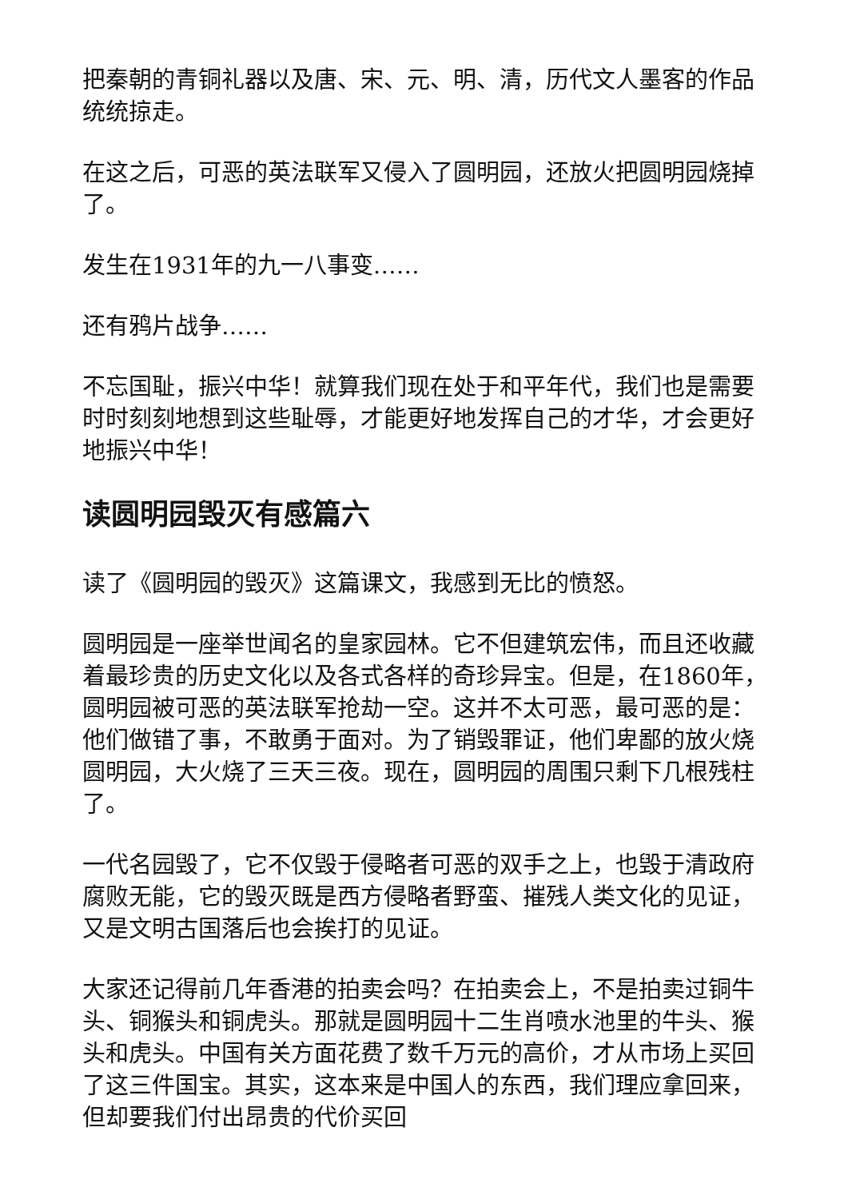把秦朝的青铜礼器以及唐、宋、元、明、清，历代文人墨客的作品统统掠走。
在这之后，可恶的英法联军又侵入了圆明园，还放火把圆明园烧掉了。
发生在1931年的九一八事变……
还有鸦片战争……
不忘国耻，振兴中华！就算我们现在处于和平年代，我们也是需要时时刻刻地想到这些耻辱，才能更好地发挥自己的才华，才会更好地振兴中华！
读圆明园毁灭有感篇六
读了《圆明园的毁灭》这篇课文，我感到无比的愤怒。
圆明园是一座举世闻名的皇家园林。它不但建筑宏伟，而且还收藏着最珍贵的历史文化以及各式各样的奇珍异宝。但是，在1860年，圆明园被可恶的英法联军抢劫一空。这并不太可恶，最可恶的是：他们做错了事，不敢勇于面对。为了销毁罪证，他们卑鄙的放火烧圆明园，大火烧了三天三夜。现在，圆明园的周围只剩下几根残柱了。
一代名园毁了，它不仅毁于侵略者可恶的双手之上，也毁于清政府腐败无能，它的毁灭既是西方侵略者野蛮、摧残人类文化的见证，又是文明古国落后也会挨打的见证。
大家还记得前几年香港的拍卖会吗？在拍卖会上，不是拍卖过铜牛头、铜猴头和铜虎头。那就是圆明园十二生肖喷水池里的牛头、猴头和虎头。中国有关方面花费了数千万元的高价，才从市场上买回了这三件国宝。其实，这本来是中国人的东西，我们理应拿回来，但却要我们付出昂贵的代价买回